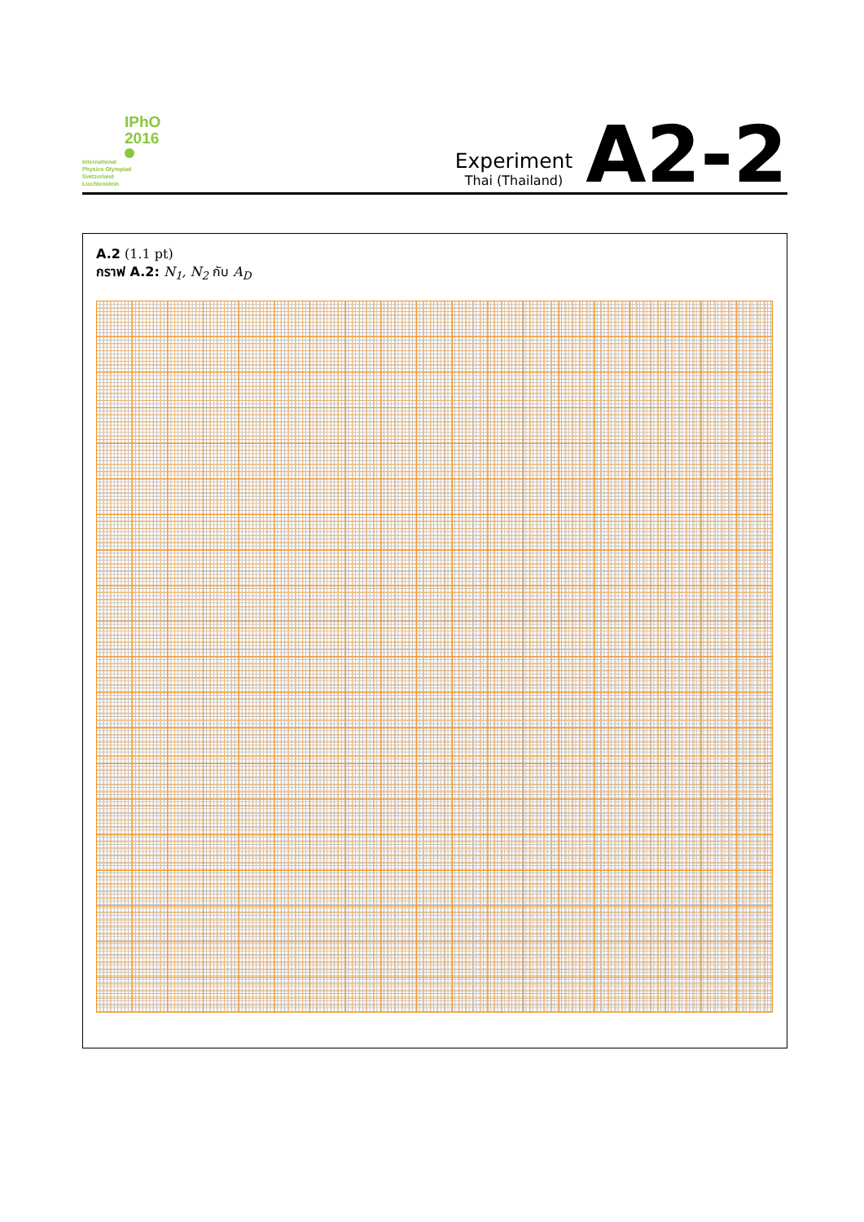IPhO
2016
International
Physics Olympiad
Switzerland
Liechtenstein
Experiment
Thai (Thailand)
A2-2
A.2 (1.1 pt)
กราฟ A.2: N<sub>1</sub>, N<sub>2</sub> กับ A<sub>D</sub>